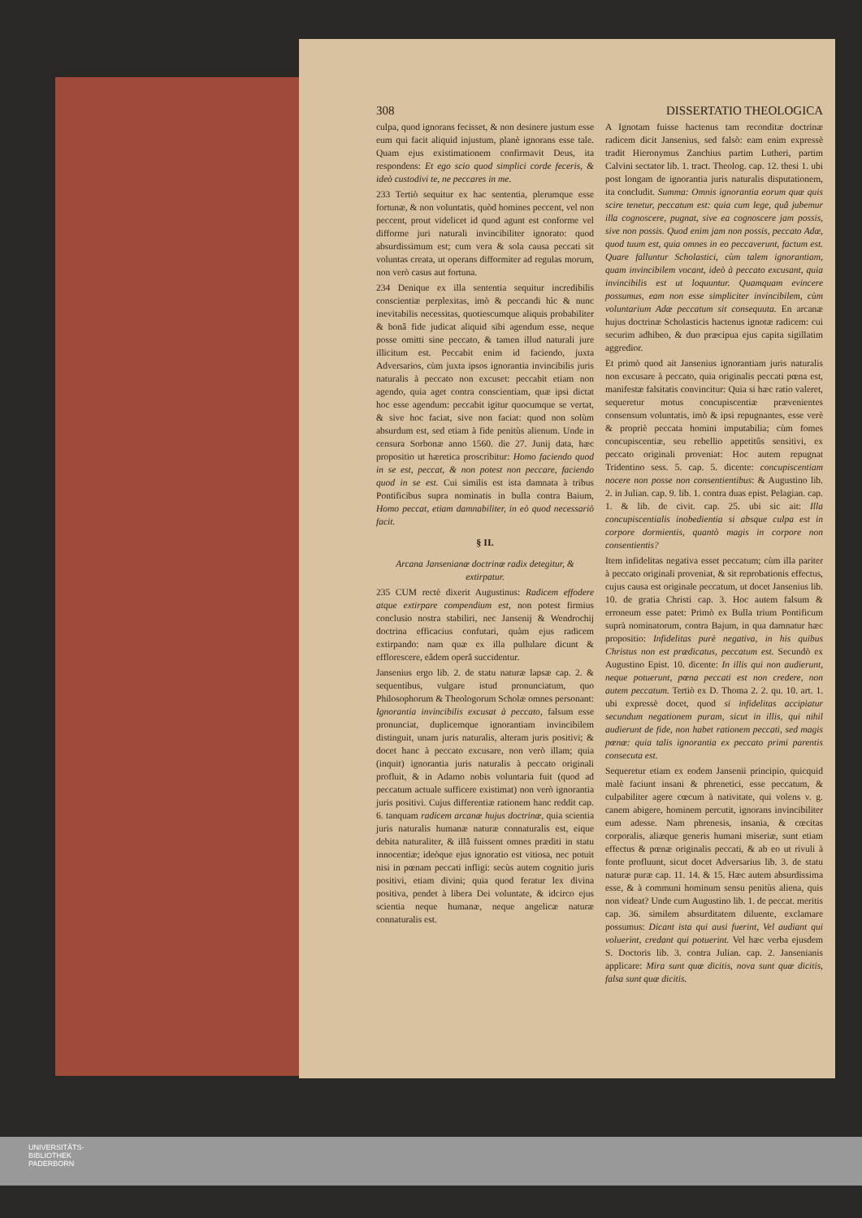308 DISSERTATIO THEOLOGICA
culpa, quod ignorans fecisset, & non desinere justum esse eum qui facit aliquid injustum, planè ignorans esse tale. Quam ejus existimationem confirmavit Deus, ita respondens: Et ego scio quod simplici corde feceris, & ideò custodivi te, ne peccares in me.
233 Tertiò sequitur ex hac sententia, plerumque esse fortunæ, & non voluntatis, quòd homines peccent, vel non peccent, prout videlicet id quod agunt est conforme vel difforme juri naturali invincibiliter ignorato: quod absurdissimum est; cum vera & sola causa peccati sit voluntas creata, ut operans difformiter ad regulas morum, non verò casus aut fortuna.
234 Denique ex illa sententia sequitur incredibilis conscientiæ perplexitas, imò & peccandi hìc & nunc inevitabilis necessitas, quotiescumque aliquis probabiliter & bonâ fide judicat aliquid sibi agendum esse, neque posse omitti sine peccato, & tamen illud naturali jure illicitum est. Peccabit enim id faciendo, juxta Adversarios, cùm juxta ipsos ignorantia invincibilis juris naturalis à peccato non excuset: peccabit etiam non agendo, quia aget contra conscientiam, quæ ipsi dictat hoc esse agendum: peccabit igitur quocumque se vertat, & sive hoc faciat, sive non faciat: quod non solùm absurdum est, sed etiam à fide penitùs alienum. Unde in censura Sorbonæ anno 1560. die 27. Junij data, hæc propositio ut hæretica proscribitur: Homo faciendo quod in se est, peccat, & non potest non peccare, faciendo quod in se est. Cui similis est ista damnata à tribus Pontificibus supra nominatis in bulla contra Baium, Homo peccat, etiam damnabiliter, in eò quod necessariò facit.
§ II.
Arcana Jansenianæ doctrinæ radix detegitur, & extirpatur.
235 CUM rectè dixerit Augustinus: Radicem effodere atque extirpare compendium est, non potest firmius conclusio nostra stabiliri, nec Jansenij & Wendrochij doctrina efficacius confutari, quàm ejus radicem extirpando: nam quæ ex illa pullulare dicunt & efflorescere, eâdem operâ succidentur.
Jansenius ergo lib. 2. de statu naturæ lapsæ cap. 2. & sequentibus, vulgare istud pronunciatum, quo Philosophorum & Theologorum Scholæ omnes personant: Ignorantia invincibilis excusat à peccato, falsum esse pronunciat, duplicemque ignorantiam invincibilem distinguit, unam juris naturalis, alteram juris positivi; & docet hanc à peccato excusare, non verò illam; quia (inquit) ignorantia juris naturalis à peccato originali profluit, & in Adamo nobis voluntaria fuit (quod ad peccatum actuale sufficere existimat) non verò ignorantia juris positivi. Cujus differentiæ rationem hanc reddit cap. 6. tanquam radicem arcanæ hujus doctrinæ, quia scientia juris naturalis humanæ naturæ connaturalis est, eique debita naturaliter, & illâ fuissent omnes præditi in statu innocentiæ; ideòque ejus ignoratio est vitiosa, nec potuit nisi in pœnam peccati infligi: secùs autem cognitio juris positivi, etiam divini; quia quod feratur lex divina positiva, pendet à libera Dei voluntate, & idcirco ejus scientia neque humanæ, neque angelicæ naturæ connaturalis est.
A Ignotam fuisse hactenus tam reconditæ doctrinæ radicem dicit Jansenius, sed falsò: eam enim expressè tradit Hieronymus Zanchius partim Lutheri, partim Calvini sectator lib. 1. tract. Theolog. cap. 12. thesi 1. ubi post longam de ignorantia juris naturalis disputationem, ita concludit. Summa: Omnis ignorantia eorum quæ quis scire tenetur, peccatum est: quia cum lege, quâ jubemur illa cognoscere, pugnat, sive ea cognoscere jam possis, sive non possis. Quod enim jam non possis, peccato Adæ, quod tuum est, quia omnes in eo peccaverunt, factum est. Quare falluntur Scholastici, cùm talem ignorantiam, quam invincibilem vocant, ideò à peccato excusant, quia invincibilis est ut loquuntur. Quamquam evincere possumus, eam non esse simpliciter invincibilem, cùm voluntarium Adæ peccatum sit consequuta. En arcanæ hujus doctrinæ Scholasticis hactenus ignotæ radicem: cui securim adhibeo, & duo præcipua ejus capita sigillatim aggredior.
Et primò quod ait Jansenius ignorantiam juris naturalis non excusare à peccato, quia originalis peccati pœna est, manifestæ falsitatis convincitur: Quia si hæc ratio valeret, sequeretur motus concupiscentiæ prævenientes consensum voluntatis, imò & ipsi repugnantes, esse verè & propriè peccata homini imputabilia; cùm fomes concupiscentiæ, seu rebellio appetitûs sensitivi, ex peccato originali proveniat: Hoc autem repugnat Tridentino sess. 5. cap. 5. dicente: concupiscentiam nocere non posse non consentientibus: & Augustino lib. 2. in Julian. cap. 9. lib. 1. contra duas epist. Pelagian. cap. 1. & lib. de civit. cap. 25. ubi sic ait: Illa concupiscentialis inobedientia si absque culpa est in corpore dormientis, quantò magis in corpore non consentientis?
Item infidelitas negativa esset peccatum; cùm illa pariter à peccato originali proveniat, & sit reprobationis effectus, cujus causa est originale peccatum, ut docet Jansenius lib. 10. de gratia Christi cap. 3. Hoc autem falsum & erroneum esse patet: Primò ex Bulla trium Pontificum suprà nominatorum, contra Bajum, in qua damnatur hæc propositio: Infidelitas purè negativa, in his quibus Christus non est prædicatus, peccatum est. Secundò ex Augustino Epist. 10. dicente: In illis qui non audierunt, neque potuerunt, pœna peccati est non credere, non autem peccatum. Tertiò ex D. Thoma 2. 2. qu. 10. art. 1. ubi expressè docet, quod si infidelitas accipiatur secundum negationem puram, sicut in illis, qui nihil audierunt de fide, non habet rationem peccati, sed magis pœnæ: quia talis ignorantia ex peccato primi parentis consecuta est.
Sequeretur etiam ex eodem Jansenii principio, quicquid malè faciunt insani & phrenetici, esse peccatum, & culpabiliter agere cœcum à nativitate, qui volens v. g. canem abigere, hominem percutit, ignorans invincibiliter eum adesse. Nam phrenesis, insania, & cœcitas corporalis, aliæque generis humani miseriæ, sunt etiam effectus & pœnæ originalis peccati, & ab eo ut rivuli à fonte profluunt, sicut docet Adversarius lib. 3. de statu naturæ puræ cap. 11. 14. & 15. Hæc autem absurdissima esse, & à communi hominum sensu penitùs aliena, quis non videat? Unde cum Augustino lib. 1. de peccat. meritis cap. 36. similem absurditatem diluente, exclamare possumus: Dicant ista qui ausi fuerint, Vel audiant qui voluerint, credant qui potuerint. Vel hæc verba ejusdem S. Doctoris lib. 3. contra Julian. cap. 2. Jansenianis applicare: Mira sunt quæ dicitis, nova sunt quæ dicitis, falsa sunt quæ dicitis.
UNIVERSITÄTS-
BIBLIOTHEK
PADERBORN